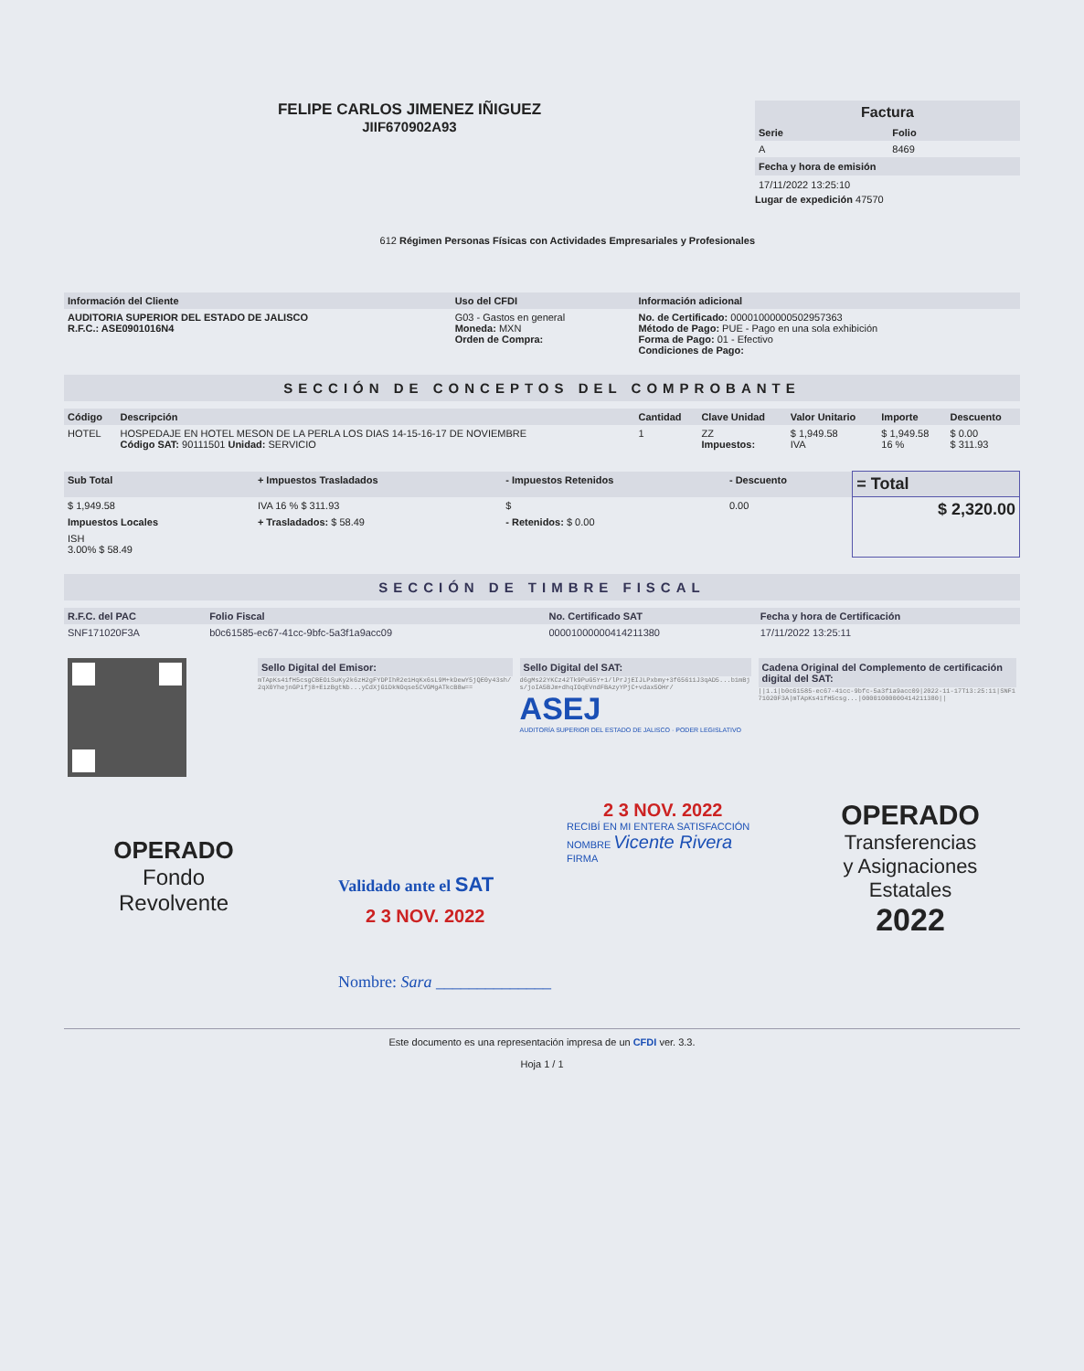FELIPE CARLOS JIMENEZ IÑIGUEZ
JIIF670902A93
612 Régimen Personas Físicas con Actividades Empresariales y Profesionales
Factura
| Serie | Folio |
| --- | --- |
| A | 8469 |
Fecha y hora de emisión
17/11/2022 13:25:10
Lugar de expedición 47570
| Información del Cliente | Uso del CFDI | Información adicional |
| --- | --- | --- |
| AUDITORIA SUPERIOR DEL ESTADO DE JALISCO R.F.C.: ASE0901016N4 | G03 - Gastos en general Moneda: MXN Orden de Compra: | No. de Certificado: 00001000000502957363 Método de Pago: PUE - Pago en una sola exhibición Forma de Pago: 01 - Efectivo Condiciones de Pago: |
SECCIÓN DE CONCEPTOS DEL COMPROBANTE
| Código | Descripción | Cantidad | Clave Unidad | Valor Unitario | Importe | Descuento |
| --- | --- | --- | --- | --- | --- | --- |
| HOTEL | HOSPEDAJE EN HOTEL MESON DE LA PERLA LOS DIAS 14-15-16-17 DE NOVIEMBRE Código SAT: 90111501 Unidad: SERVICIO | 1 | ZZ Impuestos: | $ 1,949.58 IVA | $ 1,949.58 16 % | $ 0.00 $ 311.93 |
| Sub Total | + Impuestos Trasladados | - Impuestos Retenidos | - Descuento | = Total |
| --- | --- | --- | --- | --- |
| $ 1,949.58 | IVA 16 % $ 311.93 | $ | 0.00 | $ 2,320.00 |
| Impuestos Locales | + Trasladados: $ 58.49 | - Retenidos: $ 0.00 | | |
| ISH 3.00% $ 58.49 | | | | |
SECCIÓN DE TIMBRE FISCAL
| R.F.C. del PAC | Folio Fiscal | No. Certificado SAT | Fecha y hora de Certificación |
| --- | --- | --- | --- |
| SNF171020F3A | b0c61585-ec67-41cc-9bfc-5a3f1a9acc09 | 00001000000414211380 | 17/11/2022 13:25:11 |
| | Sello Digital del Emisor: mTApKs41fH5csgCBEOiSuKy2k6zH2gFYDPIhR2e1HqKx6sL9M+kDewY5jQE0y43sh/2qX0YhejnGPifj8+EizBgtNb...yCdXjG1DkNOqse5CVGMgATkcB8w== | Sello Digital del SAT: d6gMs22YKCz42Tk9PuG5Y+1/lPrJjEIJLPxbmy+3f65611J3qAD5...b1mBjs/joIA5BJm+dhqIOqEVndFBAzyYPjC+vdax5OHr/ ASEJ AUDITORÍA SUPERIOR DEL ESTADO DE JALISCO · PODER LEGISLATIVO | Cadena Original del Complemento de certificación digital del SAT: //1.1/b0c61585-ec67-41cc-9bfc-5a3f1a9acc09/2022-11-17T13:25:11/SNF171020F3A/mTApKs41fH5csg.../00001000000414211380// |
OPERADO
Fondo
Revolvente
2 3 NOV. 2022
RECIBÍ EN MI ENTERA SATISFACCIÓN
NOMBRE Vicente Rivera
FIRMA
Validado ante el SAT
2 3 NOV. 2022
Nombre: Sara ______________
OPERADO
Transferencias
y Asignaciones
Estatales
2022
Este documento es una representación impresa de un CFDI ver. 3.3.
Hoja 1 / 1